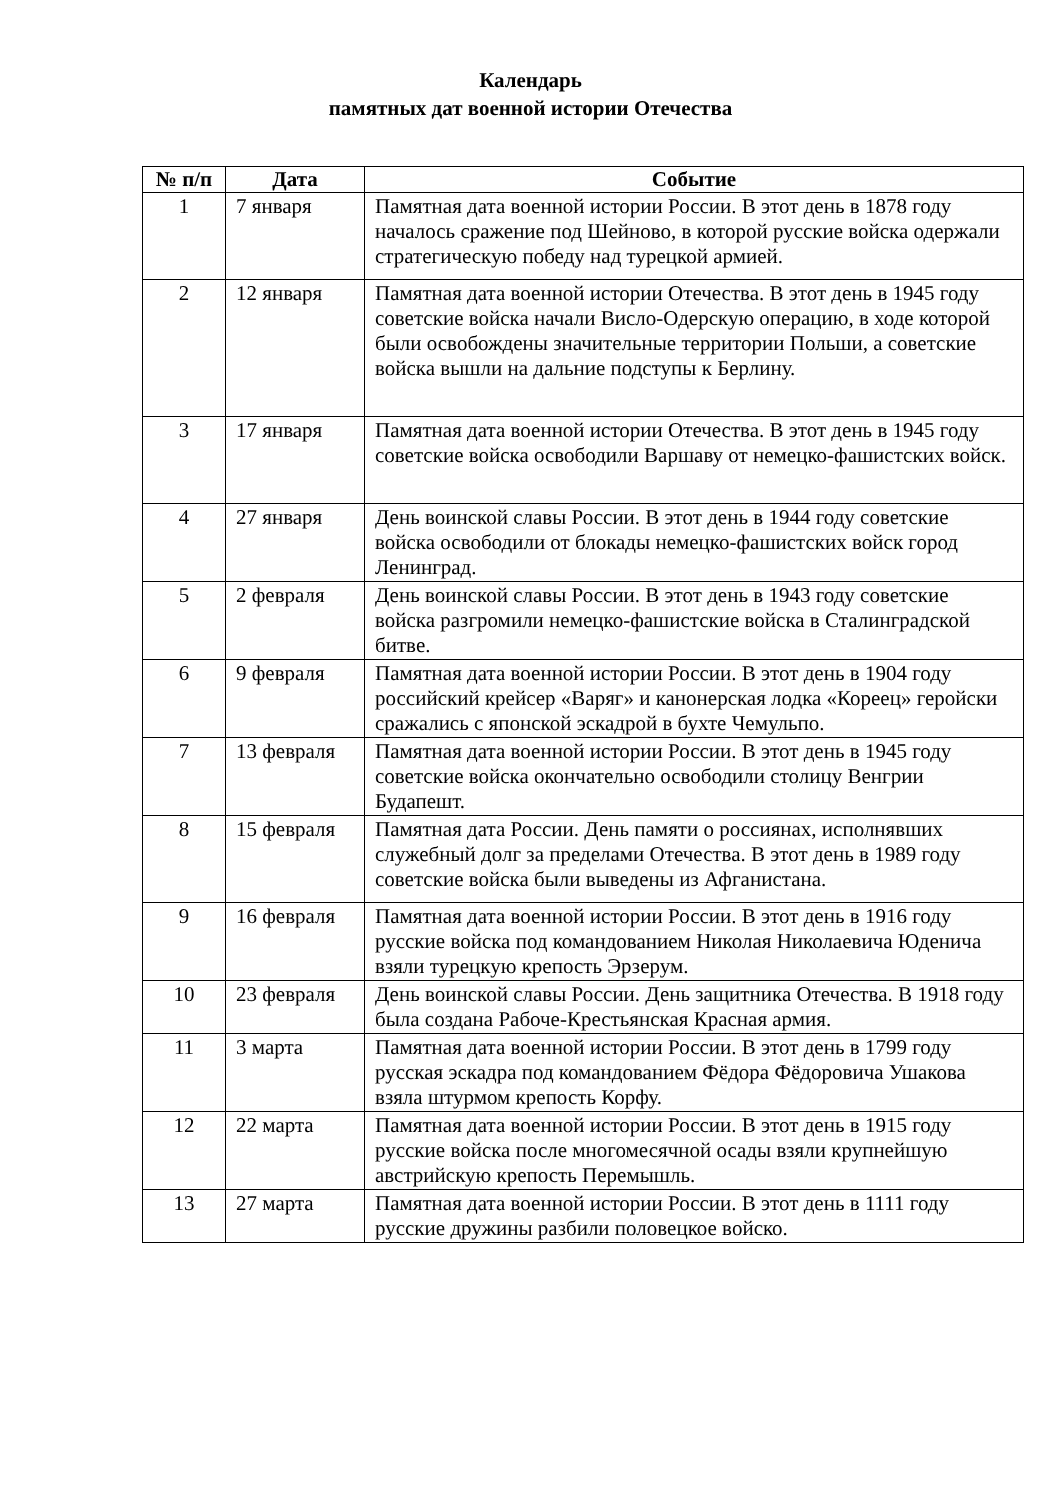Календарь
памятных дат военной истории Отечества
| № п/п | Дата | Событие |
| --- | --- | --- |
| 1 | 7 января | Памятная дата военной истории России. В этот день в 1878 году началось сражение под Шейново, в которой русские войска одержали стратегическую победу над турецкой армией. |
| 2 | 12 января | Памятная дата военной истории Отечества. В этот день в 1945 году советские войска начали Висло-Одерскую операцию, в ходе которой были освобождены значительные территории Польши, а советские войска вышли на дальние подступы к Берлину. |
| 3 | 17 января | Памятная дата военной истории Отечества. В этот день в 1945 году советские войска освободили Варшаву от немецко-фашистских войск. |
| 4 | 27 января | День воинской славы России. В этот день в 1944 году советские войска освободили от блокады немецко-фашистских войск город Ленинград. |
| 5 | 2 февраля | День воинской славы России. В этот день в 1943 году советские войска разгромили немецко-фашистские войска в Сталинградской битве. |
| 6 | 9 февраля | Памятная дата военной истории России. В этот день в 1904 году российский крейсер «Варяг» и канонерская лодка «Кореец» геройски сражались с японской эскадрой в бухте Чемульпо. |
| 7 | 13 февраля | Памятная дата военной истории России. В этот день в 1945 году советские войска окончательно освободили столицу Венгрии Будапешт. |
| 8 | 15 февраля | Памятная дата России. День памяти о россиянах, исполнявших служебный долг за пределами Отечества. В этот день в 1989 году советские войска были выведены из Афганистана. |
| 9 | 16 февраля | Памятная дата военной истории России. В этот день в 1916 году русские войска под командованием Николая Николаевича Юденича взяли турецкую крепость Эрзерум. |
| 10 | 23 февраля | День воинской славы России. День защитника Отечества. В 1918 году была создана Рабоче-Крестьянская Красная армия. |
| 11 | 3 марта | Памятная дата военной истории России. В этот день в 1799 году русская эскадра под командованием Фёдора Фёдоровича Ушакова взяла штурмом крепость Корфу. |
| 12 | 22 марта | Памятная дата военной истории России. В этот день в 1915 году русские войска после многомесячной осады взяли крупнейшую австрийскую крепость Перемышль. |
| 13 | 27 марта | Памятная дата военной истории России. В этот день в 1111 году русские дружины разбили половецкое войско. |